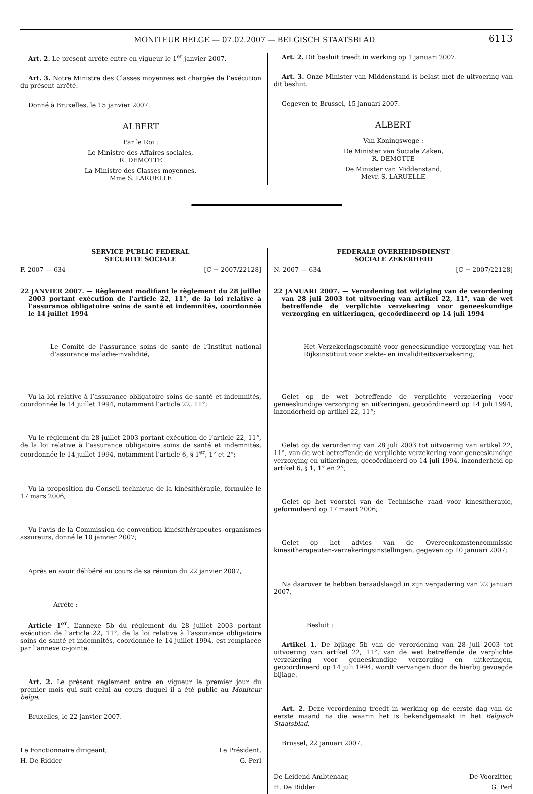MONITEUR BELGE — 07.02.2007 — BELGISCH STAATSBLAD 6113
Art. 2. Le présent arrêté entre en vigueur le 1<sup>er</sup> janvier 2007.
Art. 3. Notre Ministre des Classes moyennes est chargée de l’exécution du présent arrêté.
Donné à Bruxelles, le 15 janvier 2007.
ALBERT
Par le Roi :
Le Ministre des Affaires sociales,
R. DEMOTTE
La Ministre des Classes moyennes,
Mme S. LARUELLE
Art. 2. Dit besluit treedt in werking op 1 januari 2007.
Art. 3. Onze Minister van Middenstand is belast met de uitvoering van dit besluit.
Gegeven te Brussel, 15 januari 2007.
ALBERT
Van Koningswege :
De Minister van Sociale Zaken,
R. DEMOTTE
De Minister van Middenstand,
Mevr. S. LARUELLE
SERVICE PUBLIC FEDERAL
SECURITE SOCIALE
F. 2007 — 634 [C − 2007/22128]
22 JANVIER 2007. — Règlement modifiant le règlement du 28 juillet 2003 portant exécution de l’article 22, 11°, de la loi relative à l’assurance obligatoire soins de santé et indemnités, coordonnée le 14 juillet 1994
Le Comité de l’assurance soins de santé de l’Institut national d’assurance maladie-invalidité,
Vu la loi relative à l’assurance obligatoire soins de santé et indemnités, coordonnée le 14 juillet 1994, notamment l’article 22, 11°;
Vu le règlement du 28 juillet 2003 portant exécution de l’article 22, 11°, de la loi relative à l’assurance obligatoire soins de santé et indemnités, coordonnée le 14 juillet 1994, notamment l’article 6, § 1<sup>er</sup>, 1° et 2°;
Vu la proposition du Conseil technique de la kinésithérapie, formulée le 17 mars 2006;
Vu l’avis de la Commission de convention kinésithérapeutes–organismes assureurs, donné le 10 janvier 2007;
Après en avoir délibéré au cours de sa réunion du 22 janvier 2007,
Arrête :
Article 1<sup>er</sup>. L’annexe 5b du règlement du 28 juillet 2003 portant exécution de l’article 22, 11°, de la loi relative à l’assurance obligatoire soins de santé et indemnités, coordonnée le 14 juillet 1994, est remplacée par l’annexe ci-jointe.
Art. 2. Le présent règlement entre en vigueur le premier jour du premier mois qui suit celui au cours duquel il a été publié au Moniteur belge.
Bruxelles, le 22 janvier 2007.
Le Fonctionnaire dirigeant, Le Président,
H. De Ridder G. Perl
FEDERALE OVERHEIDSDIENST
SOCIALE ZEKERHEID
N. 2007 — 634 [C − 2007/22128]
22 JANUARI 2007. — Verordening tot wijziging van de verordening van 28 juli 2003 tot uitvoering van artikel 22, 11°, van de wet betreffende de verplichte verzekering voor geneeskundige verzorging en uitkeringen, gecoördineerd op 14 juli 1994
Het Verzekeringscomité voor geneeskundige verzorging van het Rijksinstituut voor ziekte- en invaliditeitsverzekering,
Gelet op de wet betreffende de verplichte verzekering voor geneeskundige verzorging en uitkeringen, gecoördineerd op 14 juli 1994, inzonderheid op artikel 22, 11°;
Gelet op de verordening van 28 juli 2003 tot uitvoering van artikel 22, 11°, van de wet betreffende de verplichte verzekering voor geneeskundige verzorging en uitkeringen, gecoördineerd op 14 juli 1994, inzonderheid op artikel 6, § 1, 1° en 2°;
Gelet op het voorstel van de Technische raad voor kinesitherapie, geformuleerd op 17 maart 2006;
Gelet op het advies van de Overeenkomstencommissie kinesitherapeuten-verzekeringsinstellingen, gegeven op 10 januari 2007;
Na daarover te hebben beraadslaagd in zijn vergadering van 22 januari 2007,
Besluit :
Artikel 1. De bijlage 5b van de verordening van 28 juli 2003 tot uitvoering van artikel 22, 11°, van de wet betreffende de verplichte verzekering voor geneeskundige verzorging en uitkeringen, gecoördineerd op 14 juli 1994, wordt vervangen door de hierbij gevoegde bijlage.
Art. 2. Deze verordening treedt in werking op de eerste dag van de eerste maand na die waarin het is bekendgemaakt in het Belgisch Staatsblad.
Brussel, 22 januari 2007.
De Leidend Ambtenaar, De Voorzitter,
H. De Ridder G. Perl